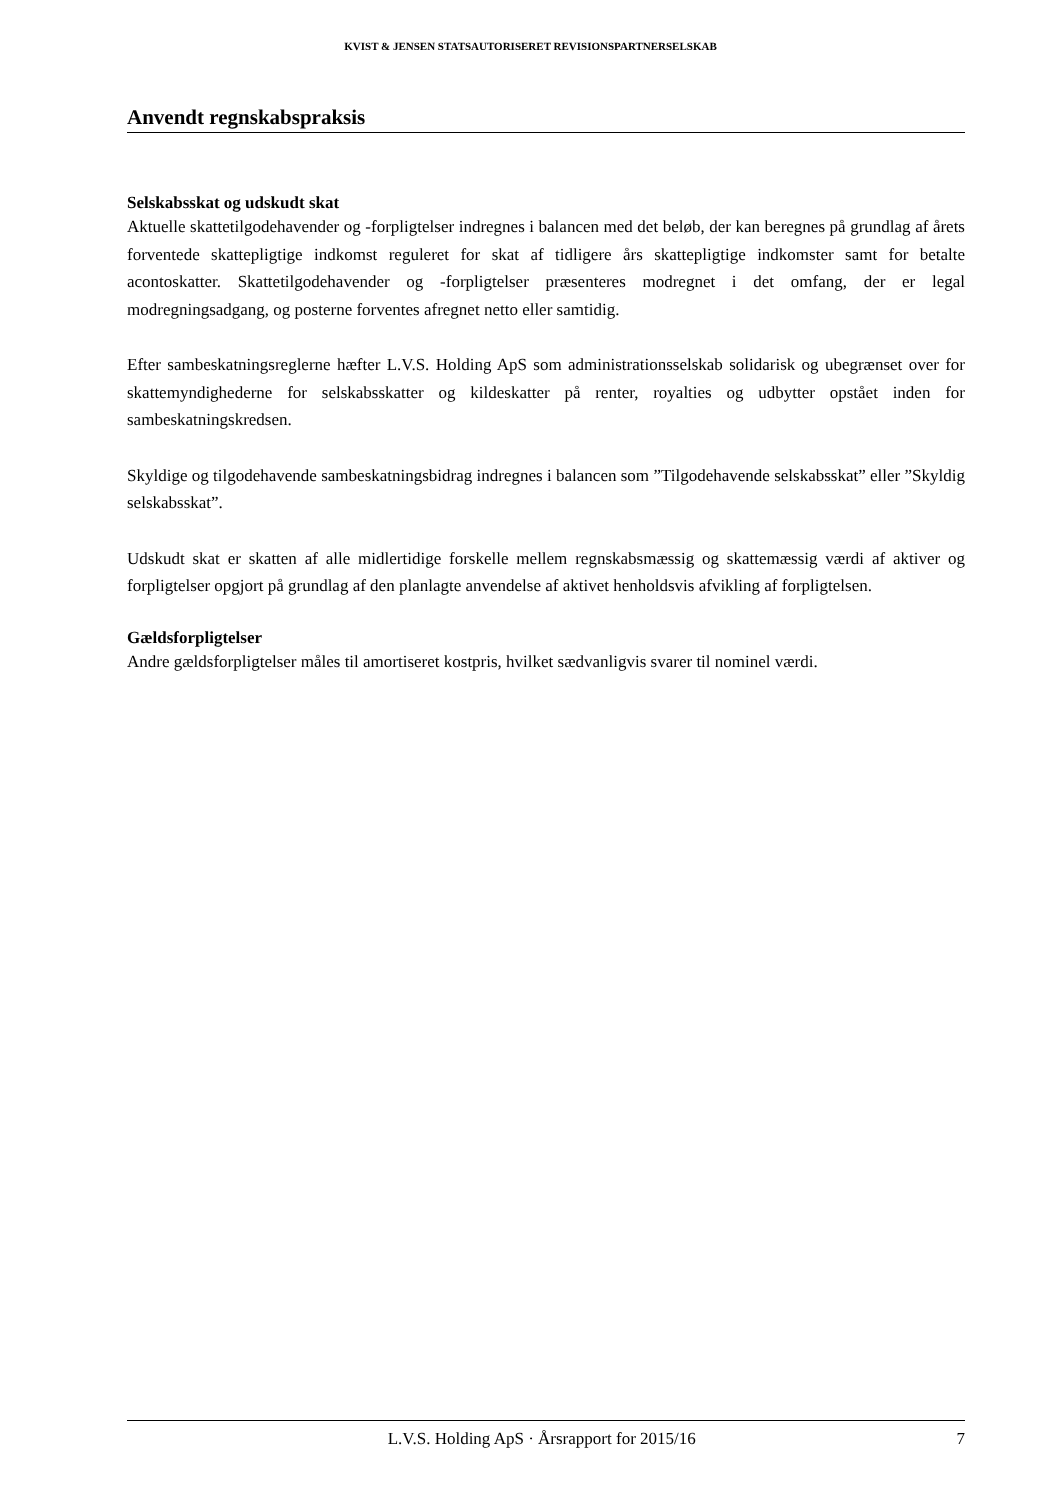KVIST & JENSEN STATSAUTORISERET REVISIONSPARTNERSELSKAB
Anvendt regnskabspraksis
Selskabsskat og udskudt skat
Aktuelle skattetilgodehavender og -forpligtelser indregnes i balancen med det beløb, der kan beregnes på grundlag af årets forventede skattepligtige indkomst reguleret for skat af tidligere års skattepligtige indkomster samt for betalte acontoskatter. Skattetilgodehavender og -forpligtelser præsenteres modregnet i det omfang, der er legal modregningsadgang, og posterne forventes afregnet netto eller samtidig.
Efter sambeskatningsreglerne hæfter L.V.S. Holding ApS som administrationsselskab solidarisk og ubegrænset over for skattemyndighederne for selskabsskatter og kildeskatter på renter, royalties og udbytter opstået inden for sambeskatningskredsen.
Skyldige og tilgodehavende sambeskatningsbidrag indregnes i balancen som ”Tilgodehavende selskabsskat” eller ”Skyldig selskabsskat”.
Udskudt skat er skatten af alle midlertidige forskelle mellem regnskabsmæssig og skattemæssig værdi af aktiver og forpligtelser opgjort på grundlag af den planlagte anvendelse af aktivet henholdsvis afvikling af forpligtelsen.
Gældsforpligtelser
Andre gældsforpligtelser måles til amortiseret kostpris, hvilket sædvanligvis svarer til nominel værdi.
L.V.S. Holding ApS · Årsrapport for 2015/16 7